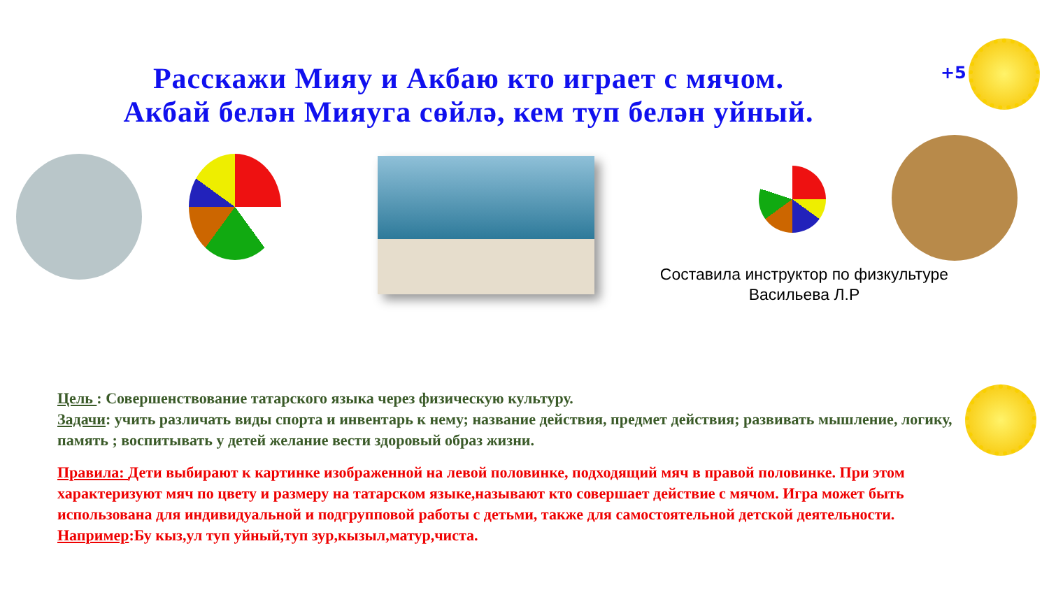Расскажи Мияу и Акбаю кто играет с мячом.
Акбай белән Мияуга сөйлә, кем туп белән уйный.
+5
Составила инструктор по физкультуре Васильева Л.Р
Цель : Совершенствование татарского языка через физическую культуру.
Задачи: учить различать виды спорта и инвентарь к нему; название действия, предмет действия; развивать мышление, логику, память ; воспитывать у детей желание вести здоровый образ жизни.
Правила: Дети выбирают к картинке изображенной на левой половинке, подходящий мяч в правой половинке. При этом характеризуют мяч по цвету и размеру на татарском языке,называют кто совершает действие с мячом. Игра может быть использована для индивидуальной и подгрупповой работы с детьми, также для самостоятельной детской деятельности.
Например:Бу кыз,ул туп уйный,туп зур,кызыл,матур,чиста.